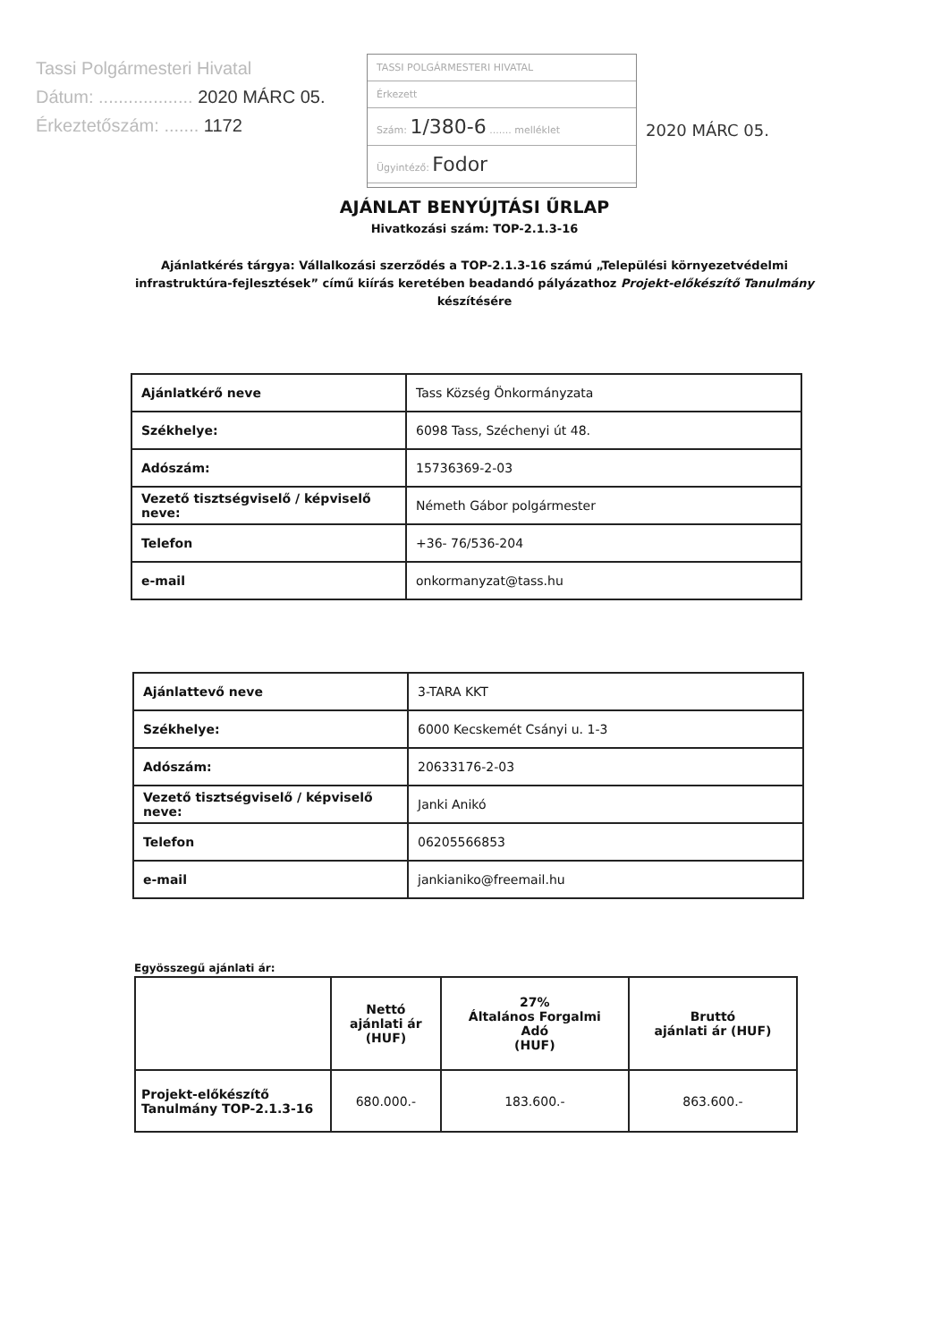Tassi Polgármesteri Hivatal
Dátum: ................... 2020 MÁRC 05.
Érkeztetőszám: ....... 1172
TASSI POLGÁRMESTERI HIVATAL
Érkezett
Szám: 1/380-6 ....... melléklet
Ügyintéző: Fodor
2020 MÁRC 05.
AJÁNLAT BENYÚJTÁSI ŰRLAP
Hivatkozási szám: TOP-2.1.3-16
Ajánlatkérés tárgya: Vállalkozási szerződés a TOP-2.1.3-16 számú „Települési környezetvédelmi infrastruktúra-fejlesztések” című kiírás keretében beadandó pályázathoz Projekt-előkészítő Tanulmány készítésére
| Ajánlatkérő neve | Tass Község Önkormányzata |
| Székhelye: | 6098 Tass, Széchenyi út 48. |
| Adószám: | 15736369-2-03 |
| Vezető tisztségviselő / képviselő neve: | Németh Gábor polgármester |
| Telefon | +36- 76/536-204 |
| e-mail | onkormanyzat@tass.hu |
| Ajánlattevő neve | 3-TARA KKT |
| Székhelye: | 6000 Kecskemét Csányi u. 1-3 |
| Adószám: | 20633176-2-03 |
| Vezető tisztségviselő / képviselő neve: | Janki Anikó |
| Telefon | 06205566853 |
| e-mail | jankianiko@freemail.hu |
Egyösszegű ajánlati ár:
| | Nettó ajánlati ár (HUF) | 27% Általános Forgalmi Adó (HUF) | Bruttó ajánlati ár (HUF) |
| --- | --- | --- | --- |
| Projekt-előkészítő Tanulmány TOP-2.1.3-16 | 680.000.- | 183.600.- | 863.600.- |